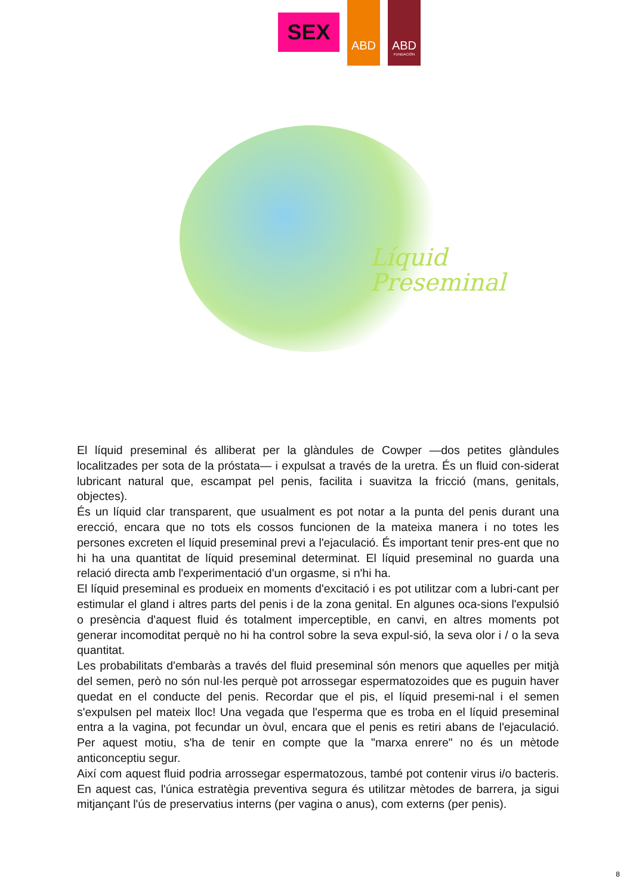SEX
ABD ABD
FUNDACIÓN
Líquid
Preseminal
El líquid preseminal és alliberat per la glàndules de Cowper —dos petites glàndules localitzades per sota de la próstata— i expulsat a través de la uretra. És un fluid con-siderat lubricant natural que, escampat pel penis, facilita i suavitza la fricció (mans, genitals, objectes).
És un líquid clar transparent, que usualment es pot notar a la punta del penis durant una erecció, encara que no tots els cossos funcionen de la mateixa manera i no totes les persones excreten el líquid preseminal previ a l'ejaculació. És important tenir pres-ent que no hi ha una quantitat de líquid preseminal determinat. El líquid preseminal no guarda una relació directa amb l'experimentació d'un orgasme, si n'hi ha.
El líquid preseminal es produeix en moments d'excitació i es pot utilitzar com a lubri-cant per estimular el gland i altres parts del penis i de la zona genital. En algunes oca-sions l'expulsió o presència d'aquest fluid és totalment imperceptible, en canvi, en altres moments pot generar incomoditat perquè no hi ha control sobre la seva expul-sió, la seva olor i / o la seva quantitat.
Les probabilitats d'embaràs a través del fluid preseminal són menors que aquelles per mitjà del semen, però no són nul·les perquè pot arrossegar espermatozoides que es puguin haver quedat en el conducte del penis. Recordar que el pis, el líquid presemi-nal i el semen s'expulsen pel mateix lloc! Una vegada que l'esperma que es troba en el líquid preseminal entra a la vagina, pot fecundar un òvul, encara que el penis es retiri abans de l'ejaculació. Per aquest motiu, s'ha de tenir en compte que la "marxa enrere" no és un mètode anticonceptiu segur.
Així com aquest fluid podria arrossegar espermatozous, també pot contenir virus i/o bacteris. En aquest cas, l'única estratègia preventiva segura és utilitzar mètodes de barrera, ja sigui mitjançant l'ús de preservatius interns (per vagina o anus), com externs (per penis).
8